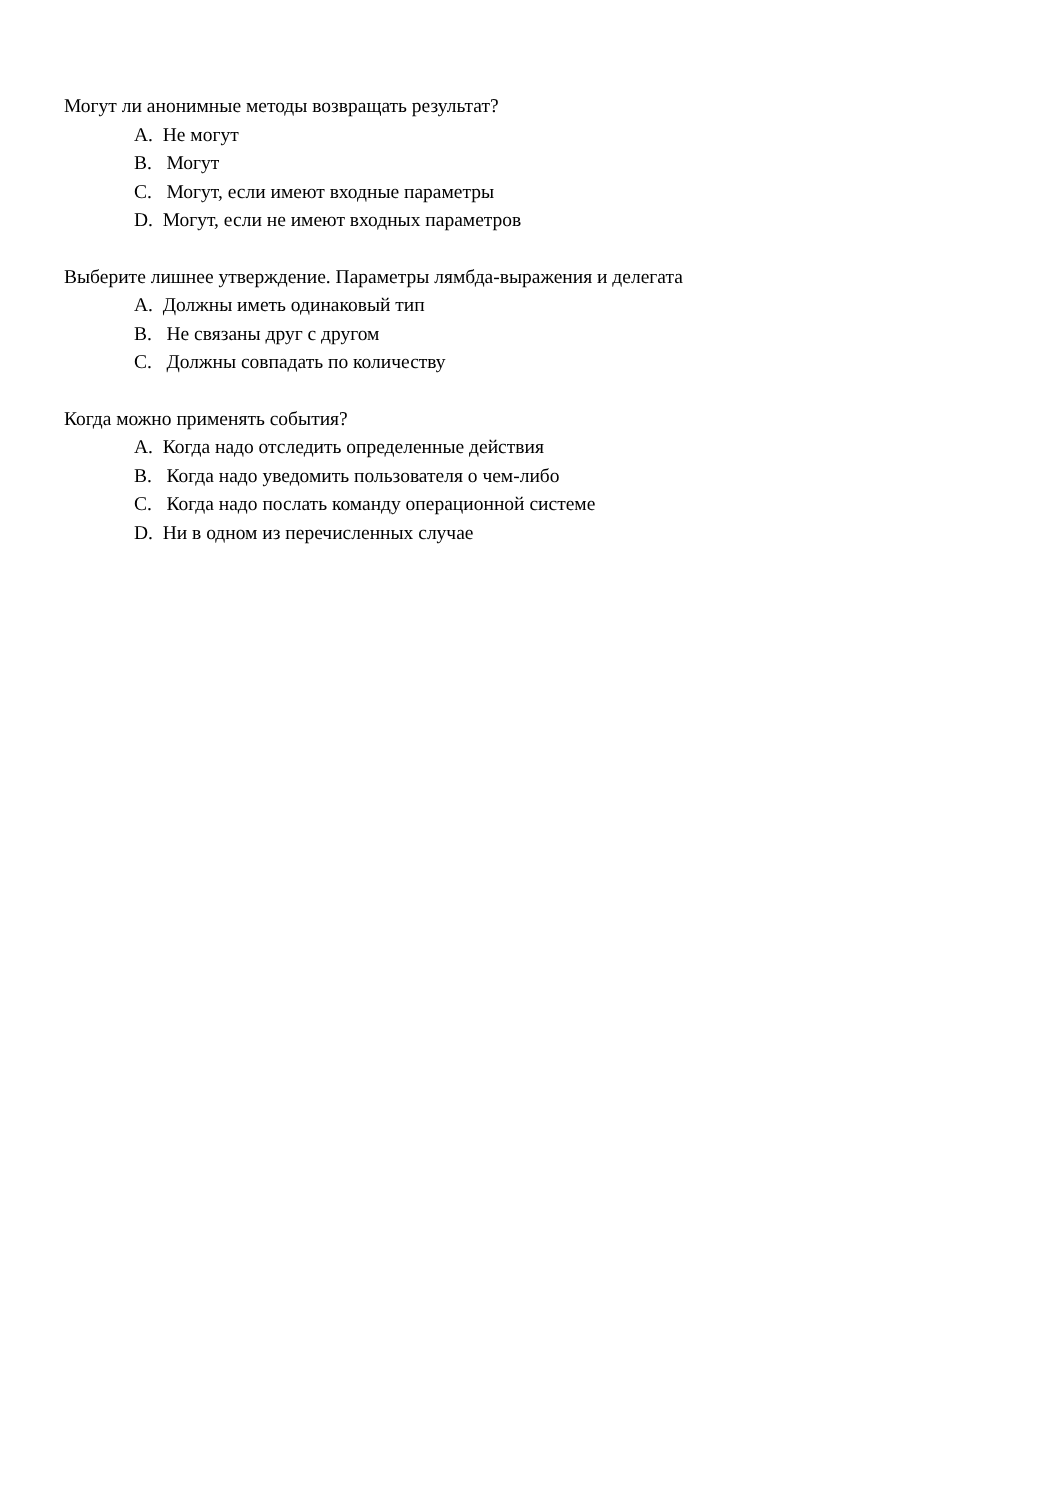Могут ли анонимные методы возвращать результат?
A. Не могут
B. Могут
C. Могут, если имеют входные параметры
D. Могут, если не имеют входных параметров
Выберите лишнее утверждение. Параметры лямбда-выражения и делегата
A. Должны иметь одинаковый тип
B. Не связаны друг с другом
C. Должны совпадать по количеству
Когда можно применять события?
A. Когда надо отследить определенные действия
B. Когда надо уведомить пользователя о чем-либо
C. Когда надо послать команду операционной системе
D. Ни в одном из перечисленных случае